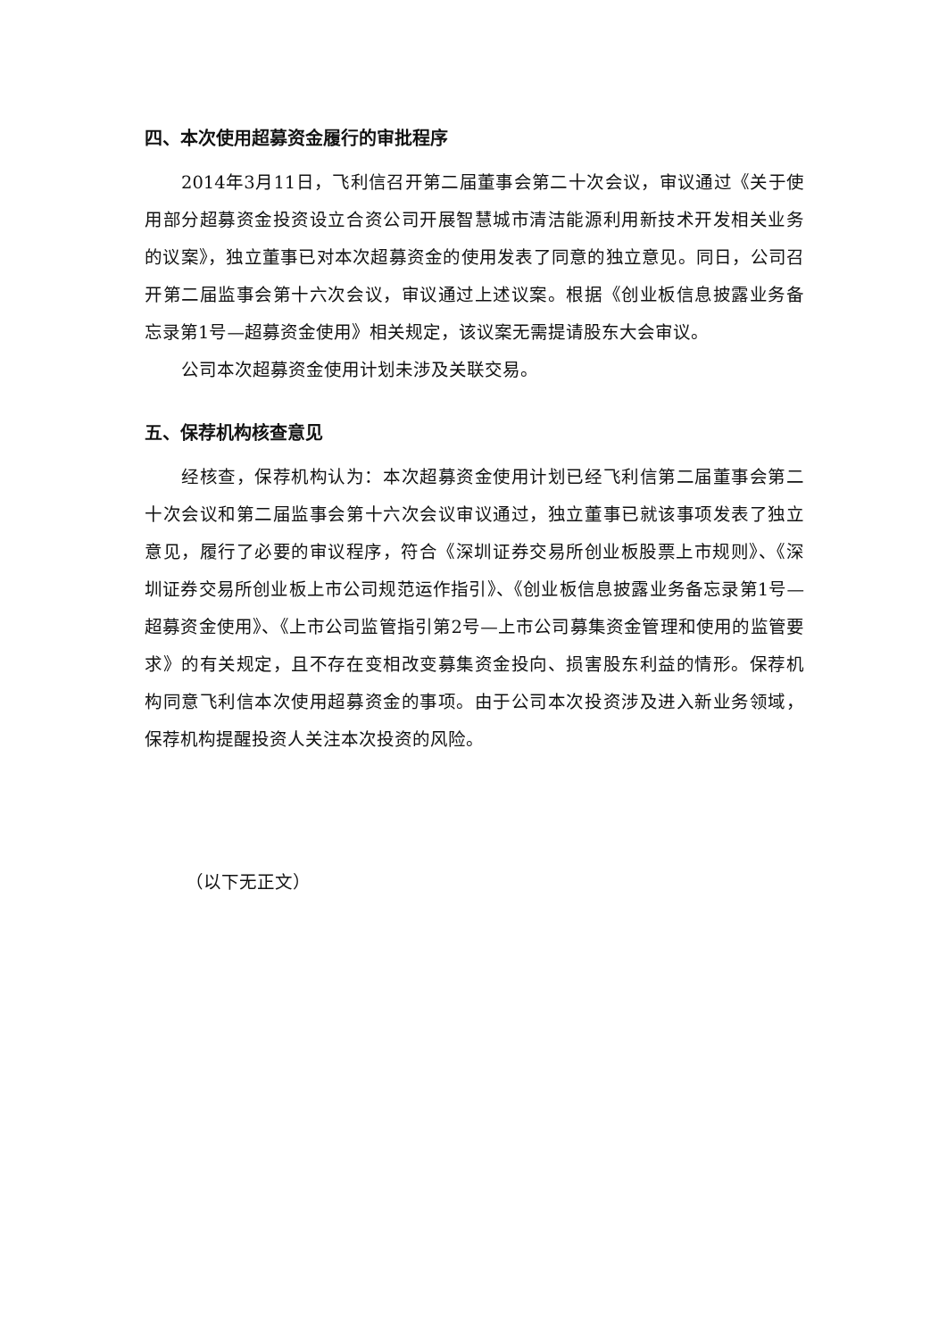四、本次使用超募资金履行的审批程序
2014年3月11日，飞利信召开第二届董事会第二十次会议，审议通过《关于使用部分超募资金投资设立合资公司开展智慧城市清洁能源利用新技术开发相关业务的议案》，独立董事已对本次超募资金的使用发表了同意的独立意见。同日，公司召开第二届监事会第十六次会议，审议通过上述议案。根据《创业板信息披露业务备忘录第1号—超募资金使用》相关规定，该议案无需提请股东大会审议。
公司本次超募资金使用计划未涉及关联交易。
五、保荐机构核查意见
经核查，保荐机构认为：本次超募资金使用计划已经飞利信第二届董事会第二十次会议和第二届监事会第十六次会议审议通过，独立董事已就该事项发表了独立意见，履行了必要的审议程序，符合《深圳证券交易所创业板股票上市规则》、《深圳证券交易所创业板上市公司规范运作指引》、《创业板信息披露业务备忘录第1号—超募资金使用》、《上市公司监管指引第2号—上市公司募集资金管理和使用的监管要求》的有关规定，且不存在变相改变募集资金投向、损害股东利益的情形。保荐机构同意飞利信本次使用超募资金的事项。由于公司本次投资涉及进入新业务领域，保荐机构提醒投资人关注本次投资的风险。
（以下无正文）